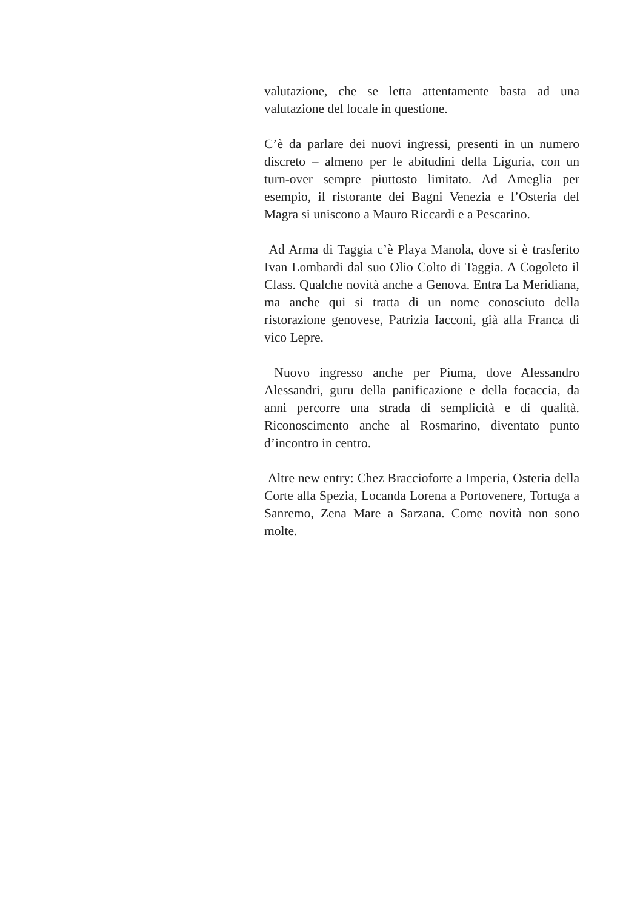valutazione, che se letta attentamente basta ad una valutazione del locale in questione.
C’è da parlare dei nuovi ingressi, presenti in un numero discreto – almeno per le abitudini della Liguria, con un turn-over sempre piuttosto limitato. Ad Ameglia per esempio, il ristorante dei Bagni Venezia e l’Osteria del Magra si uniscono a Mauro Riccardi e a Pescarino.
Ad Arma di Taggia c’è Playa Manola, dove si è trasferito Ivan Lombardi dal suo Olio Colto di Taggia. A Cogoleto il Class. Qualche novità anche a Genova. Entra La Meridiana, ma anche qui si tratta di un nome conosciuto della ristorazione genovese, Patrizia Iacconi, già alla Franca di vico Lepre.
Nuovo ingresso anche per Piuma, dove Alessandro Alessandri, guru della panificazione e della focaccia, da anni percorre una strada di semplicità e di qualità. Riconoscimento anche al Rosmarino, diventato punto d’incontro in centro.
Altre new entry: Chez Braccioforte a Imperia, Osteria della Corte alla Spezia, Locanda Lorena a Portovenere, Tortuga a Sanremo, Zena Mare a Sarzana. Come novità non sono molte.